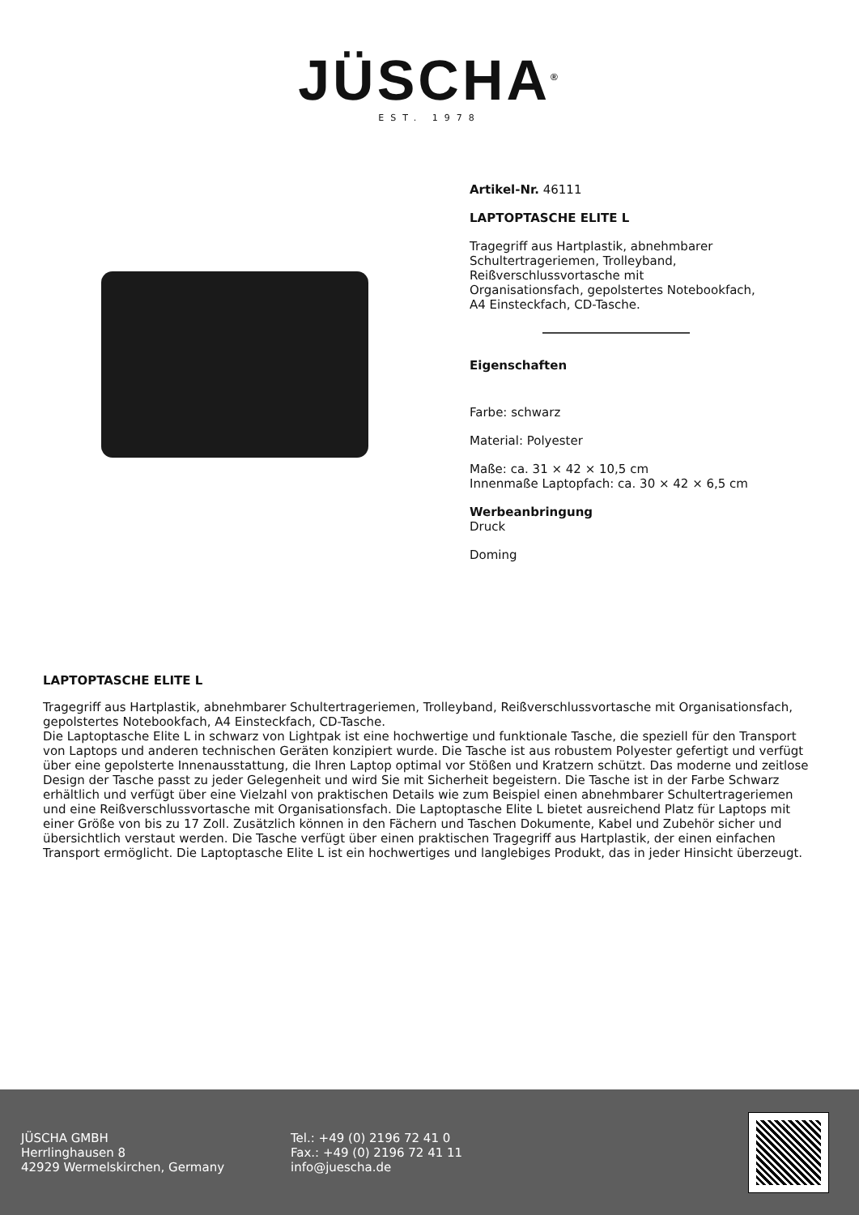JÜSCHA<sup>®</sup>
EST. 1978
Artikel-Nr. 46111
LAPTOPTASCHE ELITE L
Tragegriff aus Hartplastik, abnehmbarer Schultertrageriemen, Trolleyband, Reißverschlussvortasche mit Organisationsfach, gepolstertes Notebookfach, A4 Einsteckfach, CD-Tasche.
Eigenschaften
Farbe: schwarz
Material: Polyester
Maße: ca. 31 × 42 × 10,5 cm
Innenmaße Laptopfach: ca. 30 × 42 × 6,5 cm
Werbeanbringung
Druck
Doming
LAPTOPTASCHE ELITE L
Tragegriff aus Hartplastik, abnehmbarer Schultertrageriemen, Trolleyband, Reißverschlussvortasche mit Organisationsfach, gepolstertes Notebookfach, A4 Einsteckfach, CD-Tasche.
Die Laptoptasche Elite L in schwarz von Lightpak ist eine hochwertige und funktionale Tasche, die speziell für den Transport von Laptops und anderen technischen Geräten konzipiert wurde. Die Tasche ist aus robustem Polyester gefertigt und verfügt über eine gepolsterte Innenausstattung, die Ihren Laptop optimal vor Stößen und Kratzern schützt. Das moderne und zeitlose Design der Tasche passt zu jeder Gelegenheit und wird Sie mit Sicherheit begeistern. Die Tasche ist in der Farbe Schwarz erhältlich und verfügt über eine Vielzahl von praktischen Details wie zum Beispiel einen abnehmbarer Schultertrageriemen und eine Reißverschlussvortasche mit Organisationsfach. Die Laptoptasche Elite L bietet ausreichend Platz für Laptops mit einer Größe von bis zu 17 Zoll. Zusätzlich können in den Fächern und Taschen Dokumente, Kabel und Zubehör sicher und übersichtlich verstaut werden. Die Tasche verfügt über einen praktischen Tragegriff aus Hartplastik, der einen einfachen Transport ermöglicht. Die Laptoptasche Elite L ist ein hochwertiges und langlebiges Produkt, das in jeder Hinsicht überzeugt.
JÜSCHA GMBH
Herrlinghausen 8
42929 Wermelskirchen, Germany
Tel.: +49 (0) 2196 72 41 0
Fax.: +49 (0) 2196 72 41 11
info@juescha.de